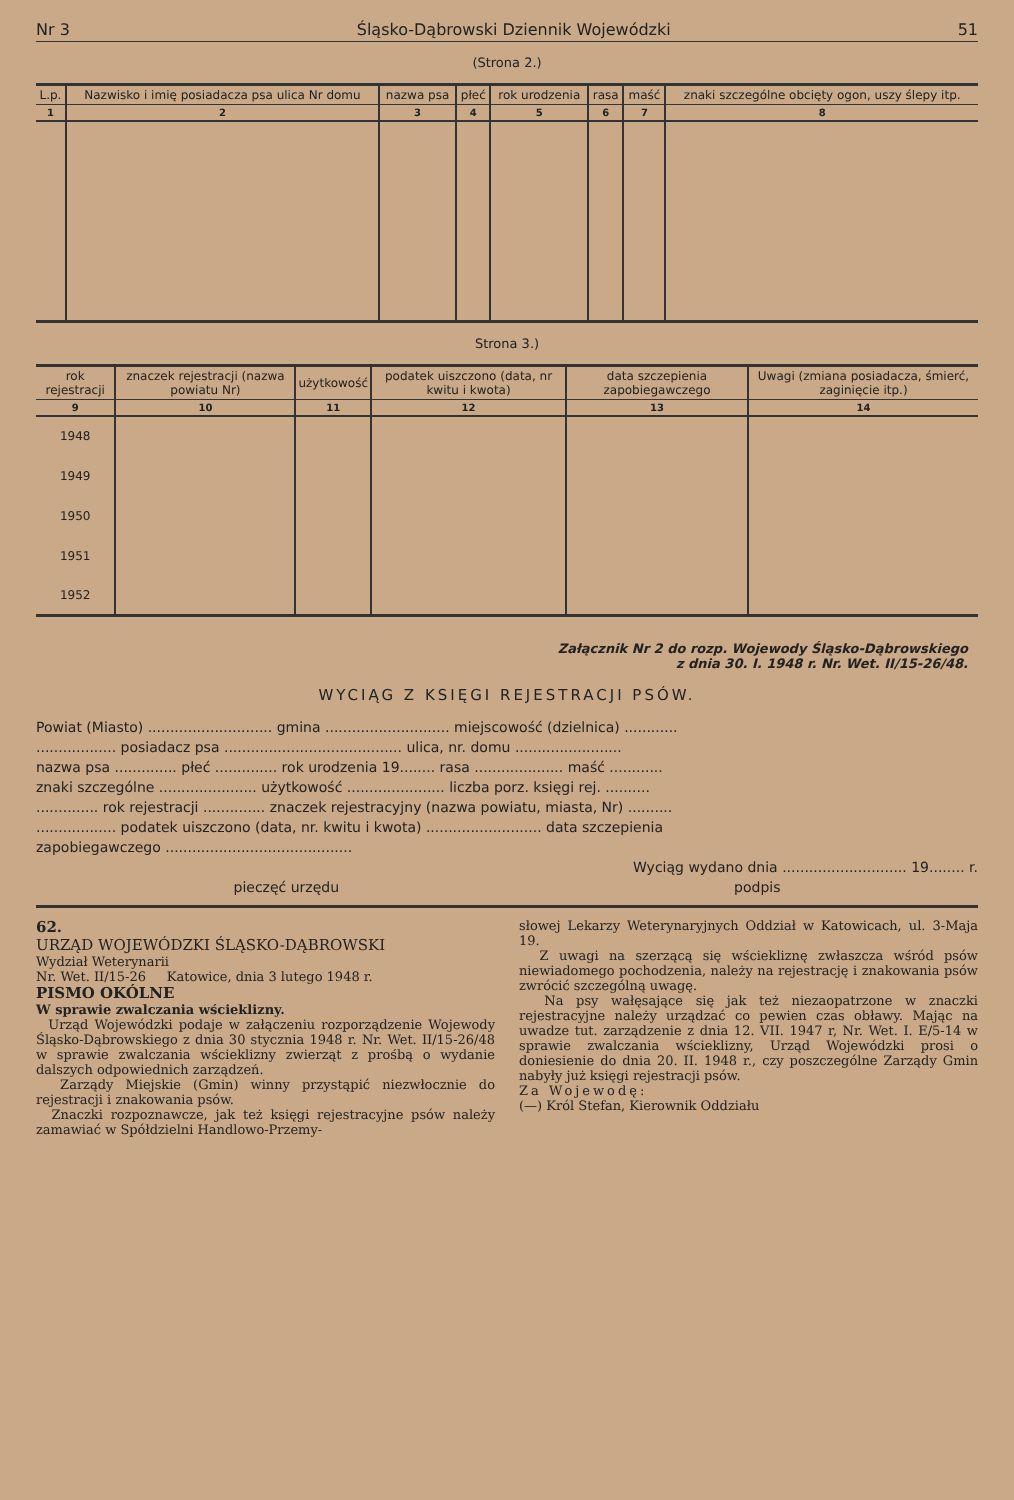Nr 3 Śląsko-Dąbrowski Dziennik Wojewódzki 51
(Strona 2.)
| L.p. | Nazwisko i imię posiadacza psa ulica Nr domu | nazwa psa | płeć | rok urodzenia | rasa | maść | znaki szczególne obcięty ogon, uszy ślepy itp. |
| --- | --- | --- | --- | --- | --- | --- | --- |
| 1 | 2 | 3 | 4 | 5 | 6 | 7 | 8 |
Strona 3.)
| rok rejestracji | znaczek rejestracji (nazwa powiatu Nr) | użytkowość | podatek uiszczono (data, nr kwitu i kwota) | data szczepienia zapobiegawczego | Uwagi (zmiana posiadacza, śmierć, zaginięcie itp.) |
| --- | --- | --- | --- | --- | --- |
| 9 | 10 | 11 | 12 | 13 | 14 |
| 1948 | | | | | |
| 1949 | | | | | |
| 1950 | | | | | |
| 1951 | | | | | |
| 1952 | | | | | |
Załącznik Nr 2 do rozp. Wojewody Śląsko-Dąbrowskiego
z dnia 30. I. 1948 r. Nr. Wet. II/15-26/48.
WYCIĄG Z KSIĘGI REJESTRACJI PSÓW.
Powiat (Miasto) ............................ gmina ............................ miejscowość (dzielnica) ............
.................. posiadacz psa ........................................ ulica, nr. domu ........................
nazwa psa .............. płeć .............. rok urodzenia 19........ rasa .................... maść ............
znaki szczególne ...................... użytkowość ...................... liczba porz. księgi rej. ..........
.............. rok rejestracji .............. znaczek rejestracyjny (nazwa powiatu, miasta, Nr) ..........
.................. podatek uiszczono (data, nr. kwitu i kwota) .......................... data szczepienia
zapobiegawczego ..........................................
Wyciąg wydano dnia ............................ 19........ r.
pieczęć urzędu podpis
62.
URZĄD WOJEWÓDZKI ŚLĄSKO-DĄBROWSKI
Wydział Weterynarii
Nr. Wet. II/15-26 Katowice, dnia 3 lutego 1948 r.
PISMO OKÓLNE
W sprawie zwalczania wścieklizny.
Urząd Wojewódzki podaje w załączeniu rozporządzenie Wojewody Śląsko-Dąbrowskiego z dnia 30 stycznia 1948 r. Nr. Wet. II/15-26/48 w sprawie zwalczania wścieklizny zwierząt z prośbą o wydanie dalszych odpowiednich zarządzeń.
Zarządy Miejskie (Gmin) winny przystąpić niezwłocznie do rejestracji i znakowania psów.
Znaczki rozpoznawcze, jak też księgi rejestracyjne psów należy zamawiać w Spółdzielni Handlowo-Przemy-
słowej Lekarzy Weterynaryjnych Oddział w Katowicach, ul. 3-Maja 19.
Z uwagi na szerzącą się wściekliznę zwłaszcza wśród psów niewiadomego pochodzenia, należy na rejestrację i znakowania psów zwrócić szczególną uwagę.
Na psy wałęsające się jak też niezaopatrzone w znaczki rejestracyjne należy urządzać co pewien czas obławy. Mając na uwadze tut. zarządzenie z dnia 12. VII. 1947 r, Nr. Wet. I. E/5-14 w sprawie zwalczania wścieklizny, Urząd Wojewódzki prosi o doniesienie do dnia 20. II. 1948 r., czy poszczególne Zarządy Gmin nabyły już księgi rejestracji psów.
Za Wojewodę:
(—) Król Stefan, Kierownik Oddziału